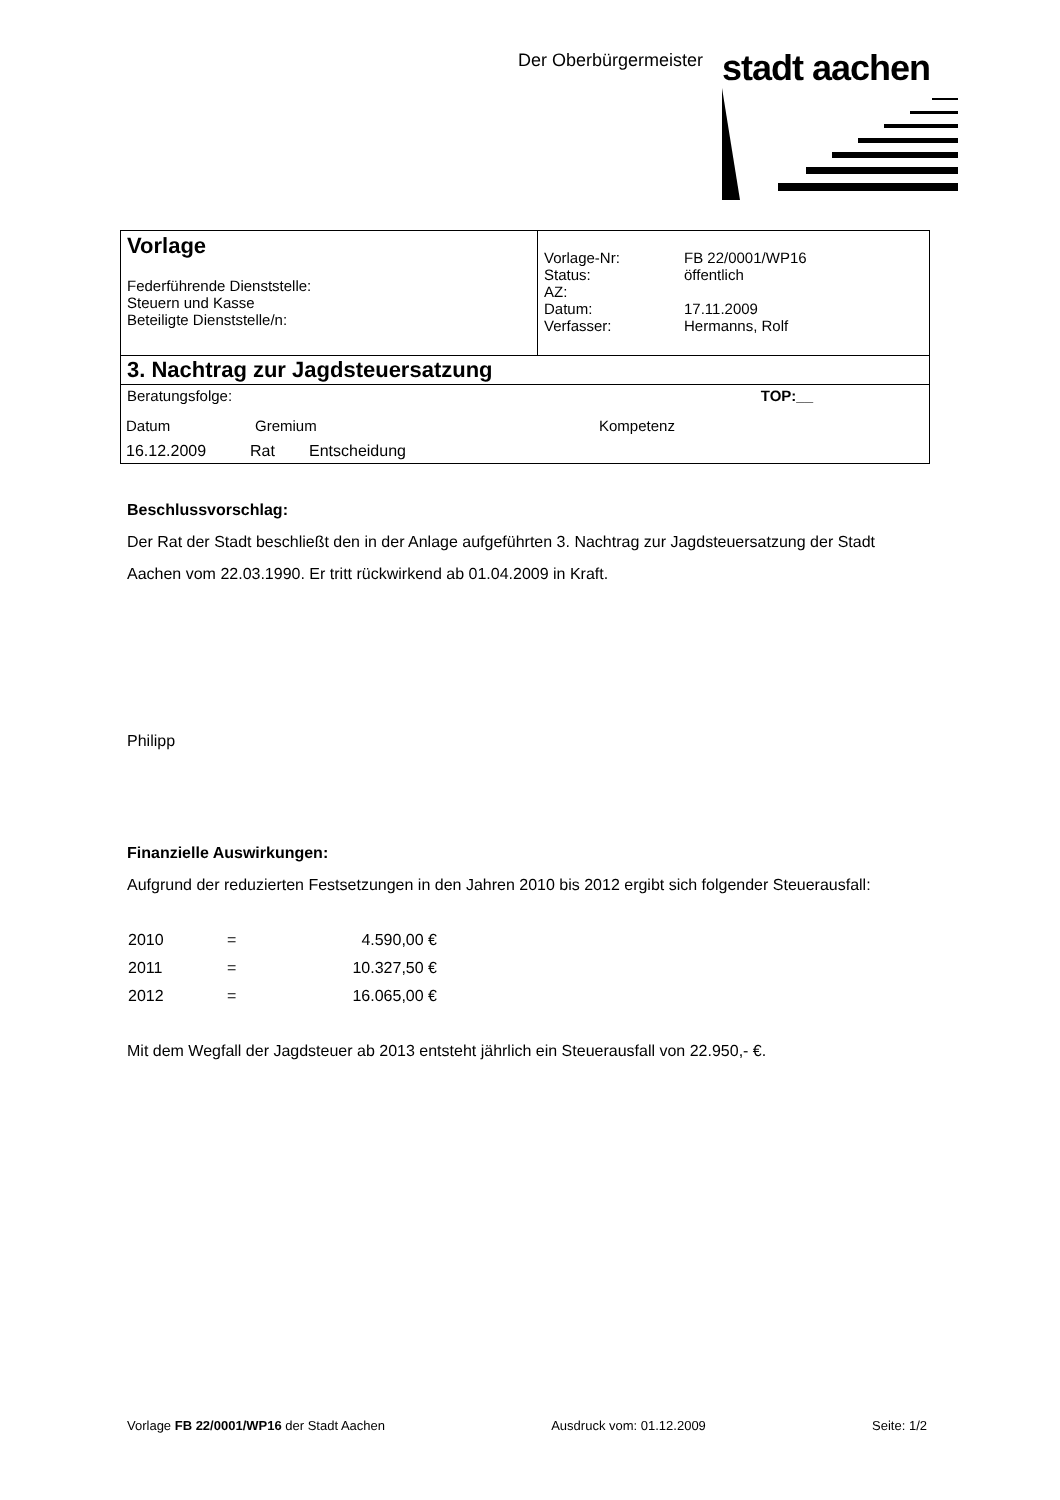Der Oberbürgermeister stadt aachen
Vorlage
Federführende Dienststelle:
Steuern und Kasse
Beteiligte Dienststelle/n:
| Vorlage-Nr: | FB 22/0001/WP16 |
| Status: | öffentlich |
| AZ: | |
| Datum: | 17.11.2009 |
| Verfasser: | Hermanns, Rolf |
3. Nachtrag zur Jagdsteuersatzung
Beratungsfolge: TOP:__
| Datum | Gremium | Kompetenz |
| 16.12.2009 | Rat | Entscheidung |
Beschlussvorschlag:
Der Rat der Stadt beschließt den in der Anlage aufgeführten 3. Nachtrag zur Jagdsteuersatzung der Stadt Aachen vom 22.03.1990. Er tritt rückwirkend ab 01.04.2009 in Kraft.
Philipp
Finanzielle Auswirkungen:
Aufgrund der reduzierten Festsetzungen in den Jahren 2010 bis 2012 ergibt sich folgender Steuerausfall:
| 2010 | = | 4.590,00 € |
| 2011 | = | 10.327,50 € |
| 2012 | = | 16.065,00 € |
Mit dem Wegfall der Jagdsteuer ab 2013 entsteht jährlich ein Steuerausfall von 22.950,- €.
Vorlage FB 22/0001/WP16 der Stadt Aachen Ausdruck vom: 01.12.2009 Seite: 1/2